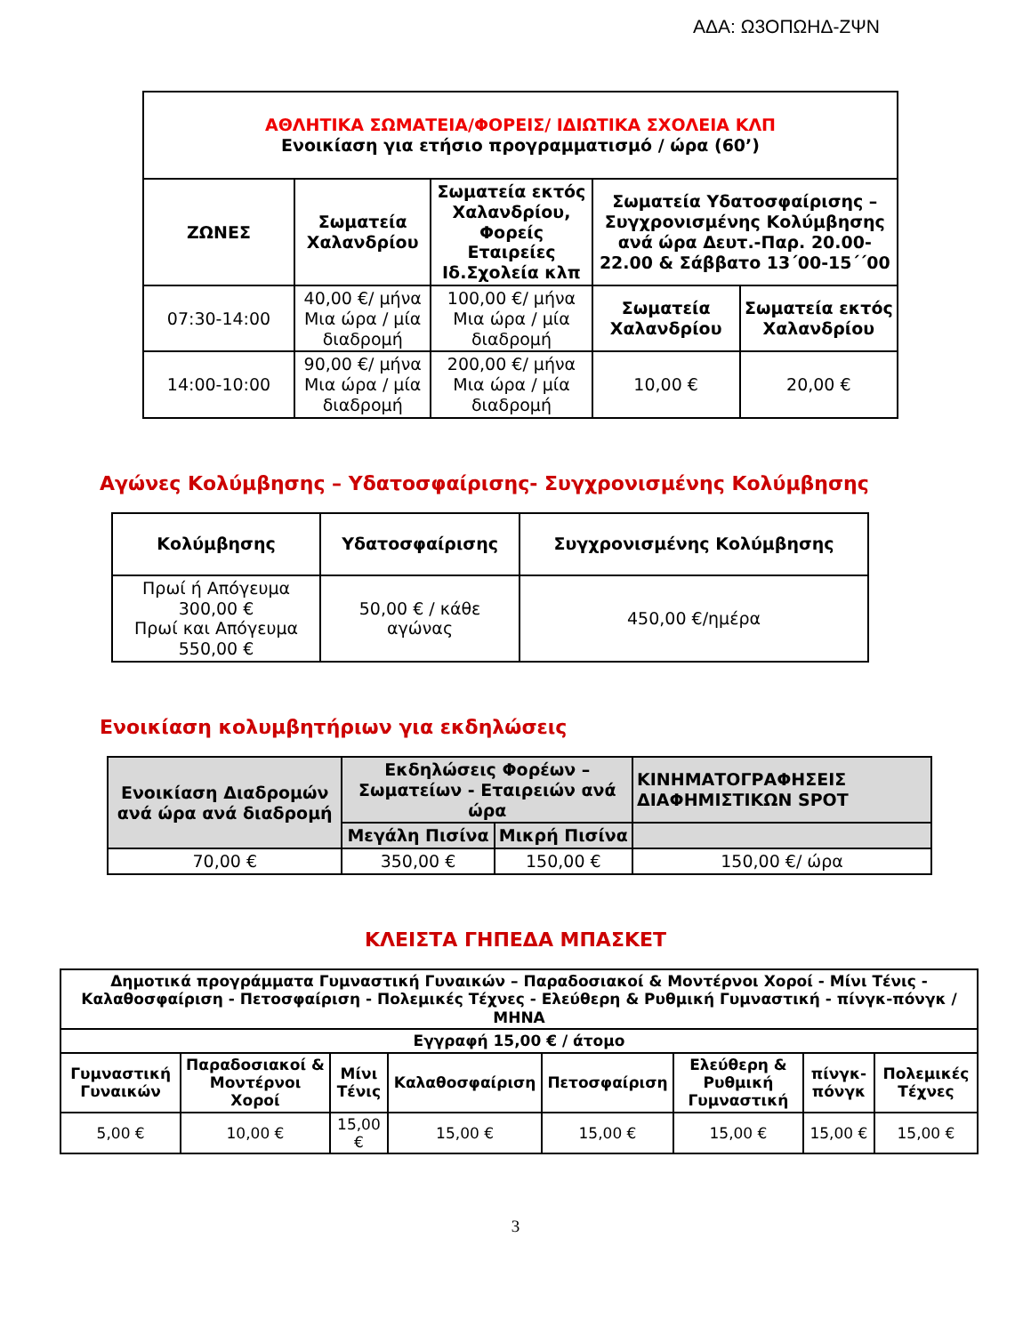ΑΔΑ: Ω3ΟΠΩΗΔ-ΖΨΝ
| ΑΘΛΗΤΙΚΑ ΣΩΜΑΤΕΙΑ/ΦΟΡΕΙΣ/ ΙΔΙΩΤΙΚΑ ΣΧΟΛΕΙΑ ΚΛΠ Ενοικίαση για ετήσιο προγραμματισμό / ώρα (60’) | | | | |
| --- | --- | --- | --- | --- |
| ΖΩΝΕΣ | Σωματεία Χαλανδρίου | Σωματεία εκτός Χαλανδρίου, Φορείς Εταιρείες Ιδ.Σχολεία κλπ | Σωματεία Υδατοσφαίρισης – Συγχρονισμένης Κολύμβησης ανά ώρα Δευτ.-Παρ. 20.00-22.00 & Σάββατο 13΄00-15΄΄00 | |
| 07:30-14:00 | 40,00 €/ μήνα Μια ώρα / μία διαδρομή | 100,00 €/ μήνα Μια ώρα / μία διαδρομή | Σωματεία Χαλανδρίου | Σωματεία εκτός Χαλανδρίου |
| 14:00-10:00 | 90,00 €/ μήνα Μια ώρα / μία διαδρομή | 200,00 €/ μήνα Μια ώρα / μία διαδρομή | 10,00 € | 20,00 € |
Αγώνες Κολύμβησης – Υδατοσφαίρισης- Συγχρονισμένης Κολύμβησης
| Κολύμβησης | Υδατοσφαίρισης | Συγχρονισμένης Κολύμβησης |
| --- | --- | --- |
| Πρωί ή Απόγευμα 300,00 € Πρωί και Απόγευμα 550,00 € | 50,00 € / κάθε αγώνας | 450,00 €/ημέρα |
Ενοικίαση κολυμβητήριων για εκδηλώσεις
| Ενοικίαση Διαδρομών ανά ώρα ανά διαδρομή | Εκδηλώσεις Φορέων – Σωματείων - Εταιρειών ανά ώρα | | ΚΙΝΗΜΑΤΟΓΡΑΦΗΣΕΙΣ ΔΙΑΦΗΜΙΣΤΙΚΩΝ SPOT |
| --- | --- | --- | --- |
| | Μεγάλη Πισίνα | Μικρή Πισίνα | |
| 70,00 € | 350,00 € | 150,00 € | 150,00 €/ ώρα |
ΚΛΕΙΣΤΑ ΓΗΠΕΔΑ ΜΠΑΣΚΕΤ
| Δημοτικά προγράμματα Γυμναστική Γυναικών – Παραδοσιακοί & Μοντέρνοι Χοροί - Μίνι Τένις - Καλαθοσφαίριση - Πετοσφαίριση - Πολεμικές Τέχνες - Ελεύθερη & Ρυθμική Γυμναστική - πίνγκ-πόνγκ /ΜΗΝΑ | | | | | | | |
| --- | --- | --- | --- | --- | --- | --- | --- |
| Εγγραφή 15,00 € / άτομο | | | | | | | |
| Γυμναστική Γυναικών | Παραδοσιακοί & Μοντέρνοι Χοροί | Μίνι Τένις | Καλαθοσφαίριση | Πετοσφαίριση | Ελεύθερη & Ρυθμική Γυμναστική | πίνγκ-πόνγκ | Πολεμικές Τέχνες |
| 5,00 € | 10,00 € | 15,00 € | 15,00 € | 15,00 € | 15,00 € | 15,00 € | 15,00 € |
3